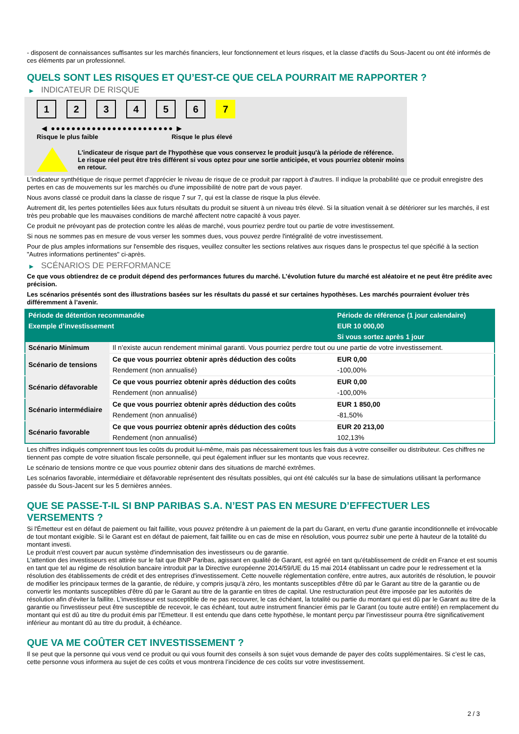- disposent de connaissances suffisantes sur les marchés financiers, leur fonctionnement et leurs risques, et la classe d'actifs du Sous-Jacent ou ont été informés de ces éléments par un professionnel.
QUELS SONT LES RISQUES ET QU’EST-CE QUE CELA POURRAIT ME RAPPORTER ?
▶ INDICATEUR DE RISQUE
1 2 3 4 5 6 7
◀ ●●●●●●●●●●●●●●●●●●●●●●●● ▶
Risque le plus faible Risque le plus élevé
L'indicateur de risque part de l'hypothèse que vous conservez le produit jusqu'à la période de référence.
Le risque réel peut être très différent si vous optez pour une sortie anticipée, et vous pourriez obtenir moins en retour.
L'indicateur synthétique de risque permet d'apprécier le niveau de risque de ce produit par rapport à d'autres. Il indique la probabilité que ce produit enregistre des pertes en cas de mouvements sur les marchés ou d'une impossibilité de notre part de vous payer.
Nous avons classé ce produit dans la classe de risque 7 sur 7, qui est la classe de risque la plus élevée.
Autrement dit, les pertes potentielles liées aux futurs résultats du produit se situent à un niveau très élevé. Si la situation venait à se détériorer sur les marchés, il est très peu probable que les mauvaises conditions de marché affectent notre capacité à vous payer.
Ce produit ne prévoyant pas de protection contre les aléas de marché, vous pourriez perdre tout ou partie de votre investissement.
Si nous ne sommes pas en mesure de vous verser les sommes dues, vous pouvez perdre l'intégralité de votre investissement.
Pour de plus amples informations sur l'ensemble des risques, veuillez consulter les sections relatives aux risques dans le prospectus tel que spécifié à la section "Autres informations pertinentes" ci-après.
▶ SCÉNARIOS DE PERFORMANCE
Ce que vous obtiendrez de ce produit dépend des performances futures du marché. L’évolution future du marché est aléatoire et ne peut être prédite avec précision.
Les scénarios présentés sont des illustrations basées sur les résultats du passé et sur certaines hypothèses. Les marchés pourraient évoluer très différemment à l’avenir.
| Période de détention recommandée | | Période de référence (1 jour calendaire) |
| --- | --- | --- |
| Exemple d’investissement | | EUR 10 000,00 |
| | | Si vous sortez après 1 jour |
| Scénario Minimum | Il n’existe aucun rendement minimal garanti. Vous pourriez perdre tout ou une partie de votre investissement. | |
| Scénario de tensions | Ce que vous pourriez obtenir après déduction des coûts | EUR 0,00 |
| | Rendement (non annualisé) | -100,00% |
| Scénario défavorable | Ce que vous pourriez obtenir après déduction des coûts | EUR 0,00 |
| | Rendement (non annualisé) | -100,00% |
| Scénario intermédiaire | Ce que vous pourriez obtenir après déduction des coûts | EUR 1 850,00 |
| | Rendement (non annualisé) | -81,50% |
| Scénario favorable | Ce que vous pourriez obtenir après déduction des coûts | EUR 20 213,00 |
| | Rendement (non annualisé) | 102,13% |
Les chiffres indiqués comprennent tous les coûts du produit lui-même, mais pas nécessairement tous les frais dus à votre conseiller ou distributeur. Ces chiffres ne tiennent pas compte de votre situation fiscale personnelle, qui peut également influer sur les montants que vous recevrez.
Le scénario de tensions montre ce que vous pourriez obtenir dans des situations de marché extrêmes.
Les scénarios favorable, intermédiaire et défavorable représentent des résultats possibles, qui ont été calculés sur la base de simulations utilisant la performance passée du Sous-Jacent sur les 5 dernières années.
QUE SE PASSE-T-IL SI BNP PARIBAS S.A. N’EST PAS EN MESURE D’EFFECTUER LES VERSEMENTS ?
Si l'Émetteur est en défaut de paiement ou fait faillite, vous pouvez prétendre à un paiement de la part du Garant, en vertu d'une garantie inconditionnelle et irrévocable de tout montant exigible. Si le Garant est en défaut de paiement, fait faillite ou en cas de mise en résolution, vous pourrez subir une perte à hauteur de la totalité du montant investi.
Le produit n'est couvert par aucun système d'indemnisation des investisseurs ou de garantie.
L'attention des investisseurs est attirée sur le fait que BNP Paribas, agissant en qualité de Garant, est agréé en tant qu'établissement de crédit en France et est soumis en tant que tel au régime de résolution bancaire introduit par la Directive européenne 2014/59/UE du 15 mai 2014 établissant un cadre pour le redressement et la résolution des établissements de crédit et des entreprises d'investissement. Cette nouvelle réglementation confère, entre autres, aux autorités de résolution, le pouvoir de modifier les principaux termes de la garantie, de réduire, y compris jusqu'à zéro, les montants susceptibles d'être dû par le Garant au titre de la garantie ou de convertir les montants susceptibles d'être dû par le Garant au titre de la garantie en titres de capital. Une restructuration peut être imposée par les autorités de résolution afin d'éviter la faillite. L'investisseur est susceptible de ne pas recouvrer, le cas échéant, la totalité ou partie du montant qui est dû par le Garant au titre de la garantie ou l'investisseur peut être susceptible de recevoir, le cas échéant, tout autre instrument financier émis par le Garant (ou toute autre entité) en remplacement du montant qui est dû au titre du produit émis par l'Emetteur. Il est entendu que dans cette hypothèse, le montant perçu par l'investisseur pourra être significativement inférieur au montant dû au titre du produit, à échéance.
QUE VA ME COÛTER CET INVESTISSEMENT ?
Il se peut que la personne qui vous vend ce produit ou qui vous fournit des conseils à son sujet vous demande de payer des coûts supplémentaires. Si c’est le cas, cette personne vous informera au sujet de ces coûts et vous montrera l’incidence de ces coûts sur votre investissement.
2 / 3